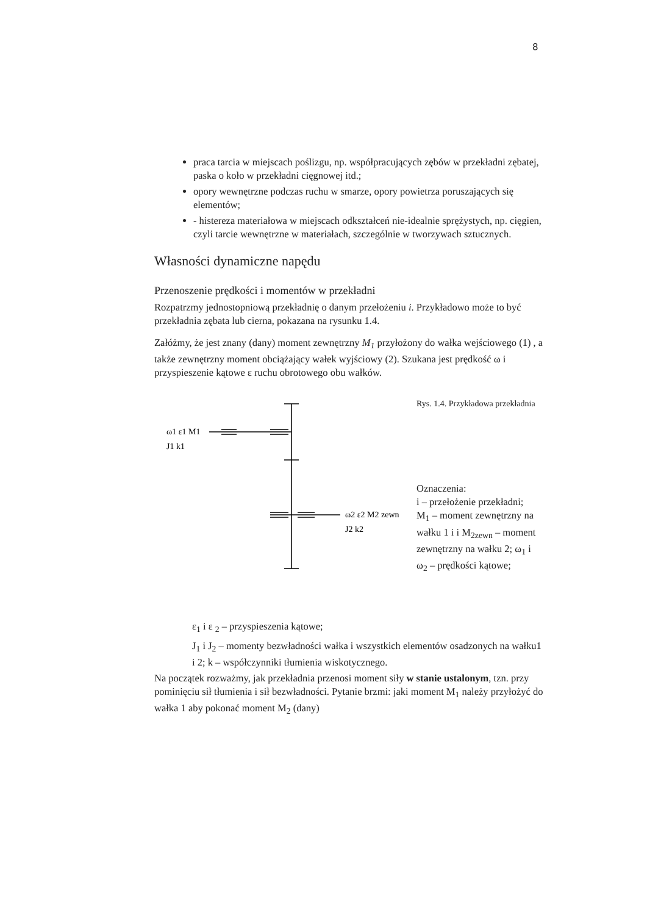8
praca tarcia w miejscach poślizgu, np. współpracujących zębów w przekładni zębatej, paska o koło w przekładni cięgnowej itd.;
opory wewnętrzne podczas ruchu w smarze, opory powietrza poruszających się elementów;
- histereza materiałowa w miejscach odkształceń nie-idealnie sprężystych, np. cięgien, czyli tarcie wewnętrzne w materiałach, szczególnie w tworzywach sztucznych.
Własności dynamiczne napędu
Przenoszenie prędkości i momentów w przekładni
Rozpatrzmy jednostopniową przekładnię o danym przełożeniu i. Przykładowo może to być przekładnia zębata lub cierna, pokazana na rysunku 1.4.
Załóżmy, że jest znany (dany) moment zewnętrzny M<sub>1</sub> przyłożony do wałka wejściowego (1) , a także zewnętrzny moment obciążający wałek wyjściowy (2). Szukana jest prędkość ω i przyspieszenie kątowe ε ruchu obrotowego obu wałków.
ω1 ε1 M1
J1 k1
ω2 ε2 M2 zewn
J2 k2
Rys. 1.4. Przykładowa przekładnia
Oznaczenia:
i – przełożenie przekładni; M<sub>1</sub> – moment zewnętrzny na wałku 1 i i M<sub>2zewn</sub> – moment zewnętrzny na wałku 2; ω<sub>1</sub> i ω<sub>2</sub> – prędkości kątowe;
ε<sub>1</sub> i ε <sub>2</sub> – przyspieszenia kątowe;
J<sub>1</sub> i J<sub>2</sub> – momenty bezwładności wałka i wszystkich elementów osadzonych na wałku1 i 2; k – współczynniki tłumienia wiskotycznego.
Na początek rozważmy, jak przekładnia przenosi moment siły w stanie ustalonym, tzn. przy pominięciu sił tłumienia i sił bezwładności. Pytanie brzmi: jaki moment M<sub>1</sub> należy przyłożyć do wałka 1 aby pokonać moment M<sub>2</sub> (dany)